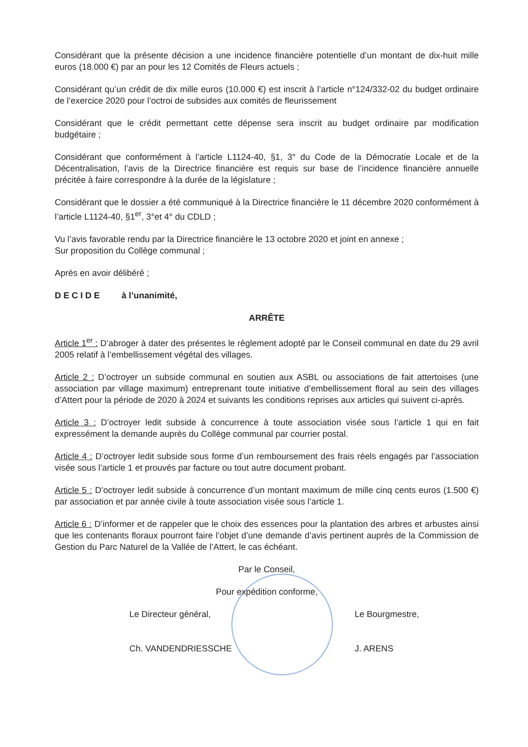Considérant que la présente décision a une incidence financière potentielle d’un montant de dix-huit mille euros (18.000 €) par an pour les 12 Comités de Fleurs actuels ;
Considérant qu’un crédit de dix mille euros (10.000 €) est inscrit à l’article n°124/332-02 du budget ordinaire de l’exercice 2020 pour l’octroi de subsides aux comités de fleurissement
Considérant que le crédit permettant cette dépense sera inscrit au budget ordinaire par modification budgétaire ;
Considérant que conformément à l’article L1124-40, §1, 3° du Code de la Démocratie Locale et de la Décentralisation, l’avis de la Directrice financière est requis sur base de l’incidence financière annuelle précitée à faire correspondre à la durée de la législature ;
Considérant que le dossier a été communiqué à la Directrice financière le 11 décembre 2020 conformément à l’article L1124-40, §1<sup>er</sup>, 3°et 4° du CDLD ;
Vu l’avis favorable rendu par la Directrice financière le 13 octobre 2020 et joint en annexe ;
Sur proposition du Collège communal ;
Après en avoir délibéré ;
D E C I D E à l’unanimité,
ARRÊTE
Article 1<sup>er</sup> : D’abroger à dater des présentes le règlement adopté par le Conseil communal en date du 29 avril 2005 relatif à l’embellissement végétal des villages.
Article 2 : D’octroyer un subside communal en soutien aux ASBL ou associations de fait attertoises (une association par village maximum) entreprenant toute initiative d’embellissement floral au sein des villages d’Attert pour la période de 2020 à 2024 et suivants les conditions reprises aux articles qui suivent ci-après.
Article 3 : D’octroyer ledit subside à concurrence à toute association visée sous l’article 1 qui en fait expressément la demande auprès du Collège communal par courrier postal.
Article 4 : D’octroyer ledit subside sous forme d’un remboursement des frais réels engagés par l’association visée sous l’article 1 et prouvés par facture ou tout autre document probant.
Article 5 : D’octroyer ledit subside à concurrence d’un montant maximum de mille cinq cents euros (1.500 €) par association et par année civile à toute association visée sous l’article 1.
Article 6 : D’informer et de rappeler que le choix des essences pour la plantation des arbres et arbustes ainsi que les contenants floraux pourront faire l’objet d’une demande d’avis pertinent auprès de la Commission de Gestion du Parc Naturel de la Vallée de l’Attert, le cas échéant.
Par le Conseil,
Pour expédition conforme,
Le Directeur général,
Ch. VANDENDRIESSCHE
Le Bourgmestre,
J. ARENS